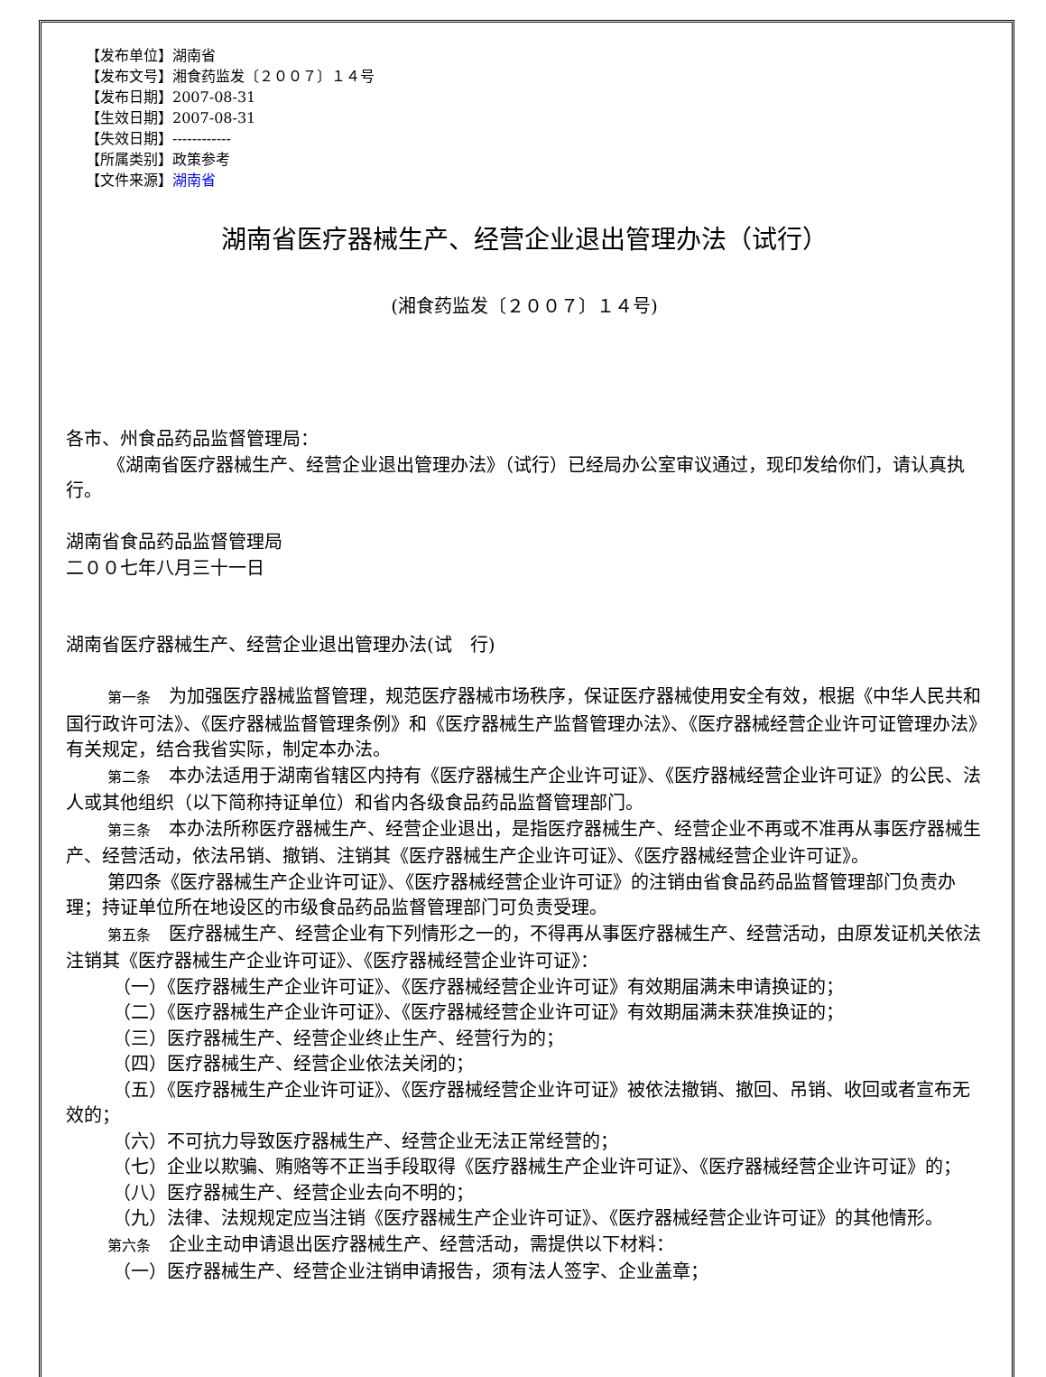【发布单位】湖南省
【发布文号】湘食药监发〔２００７〕１４号
【发布日期】2007-08-31
【生效日期】2007-08-31
【失效日期】------------
【所属类别】政策参考
【文件来源】湖南省
湖南省医疗器械生产、经营企业退出管理办法（试行）
(湘食药监发〔２００７〕１４号)
各市、州食品药品监督管理局：
《湖南省医疗器械生产、经营企业退出管理办法》（试行）已经局办公室审议通过，现印发给你们，请认真执行。
湖南省食品药品监督管理局
二００七年八月三十一日
湖南省医疗器械生产、经营企业退出管理办法(试　行)
第一条　为加强医疗器械监督管理，规范医疗器械市场秩序，保证医疗器械使用安全有效，根据《中华人民共和国行政许可法》、《医疗器械监督管理条例》和《医疗器械生产监督管理办法》、《医疗器械经营企业许可证管理办法》有关规定，结合我省实际，制定本办法。
第二条　本办法适用于湖南省辖区内持有《医疗器械生产企业许可证》、《医疗器械经营企业许可证》的公民、法人或其他组织（以下简称持证单位）和省内各级食品药品监督管理部门。
第三条　本办法所称医疗器械生产、经营企业退出，是指医疗器械生产、经营企业不再或不准再从事医疗器械生产、经营活动，依法吊销、撤销、注销其《医疗器械生产企业许可证》、《医疗器械经营企业许可证》。
第四条《医疗器械生产企业许可证》、《医疗器械经营企业许可证》的注销由省食品药品监督管理部门负责办理；持证单位所在地设区的市级食品药品监督管理部门可负责受理。
第五条　医疗器械生产、经营企业有下列情形之一的，不得再从事医疗器械生产、经营活动，由原发证机关依法注销其《医疗器械生产企业许可证》、《医疗器械经营企业许可证》：
（一）《医疗器械生产企业许可证》、《医疗器械经营企业许可证》有效期届满未申请换证的；
（二）《医疗器械生产企业许可证》、《医疗器械经营企业许可证》有效期届满未获准换证的；
（三）医疗器械生产、经营企业终止生产、经营行为的；
（四）医疗器械生产、经营企业依法关闭的；
（五）《医疗器械生产企业许可证》、《医疗器械经营企业许可证》被依法撤销、撤回、吊销、收回或者宣布无效的；
（六）不可抗力导致医疗器械生产、经营企业无法正常经营的；
（七）企业以欺骗、贿赂等不正当手段取得《医疗器械生产企业许可证》、《医疗器械经营企业许可证》的；
（八）医疗器械生产、经营企业去向不明的；
（九）法律、法规规定应当注销《医疗器械生产企业许可证》、《医疗器械经营企业许可证》的其他情形。
第六条　企业主动申请退出医疗器械生产、经营活动，需提供以下材料：
（一）医疗器械生产、经营企业注销申请报告，须有法人签字、企业盖章；